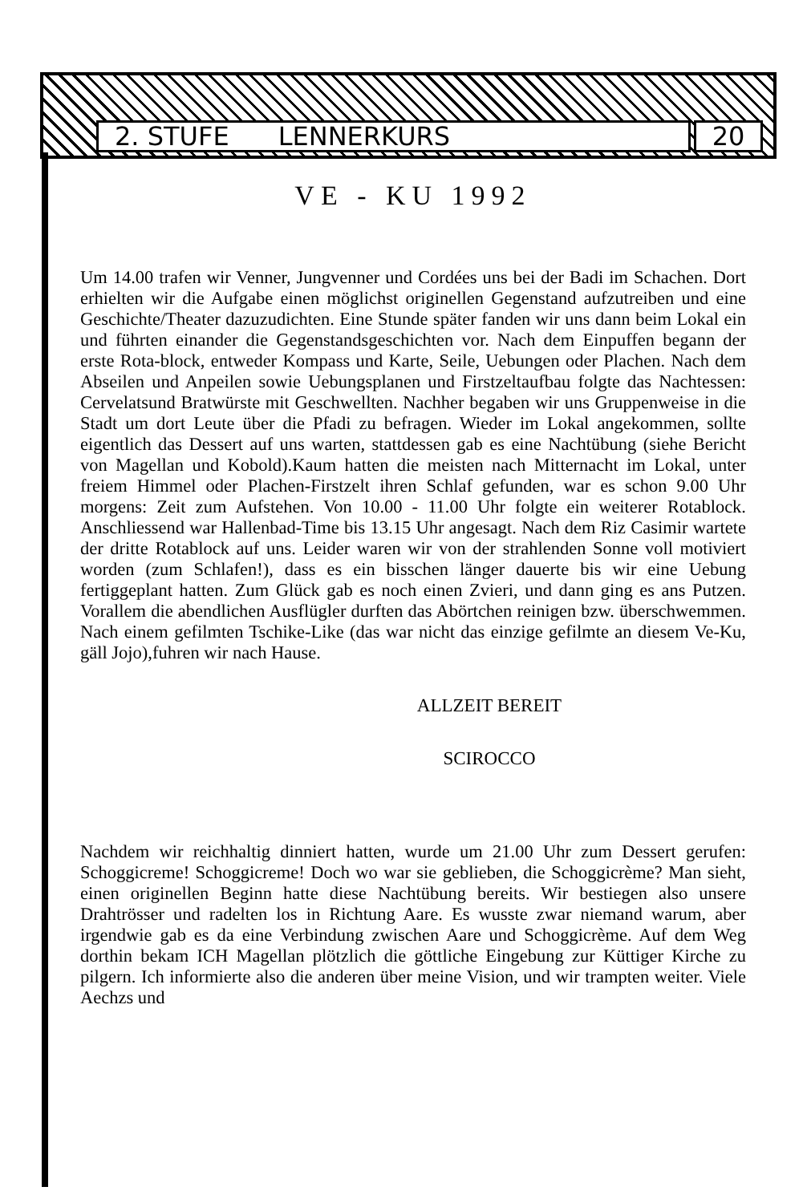2. STUFE LENNERKURS 20
VE - KU 1992
Um 14.00 trafen wir Venner, Jungvenner und Cordées uns bei der Badi im Schachen. Dort erhielten wir die Aufgabe einen möglichst originellen Gegenstand aufzutreiben und eine Geschichte/Theater dazuzudichten. Eine Stunde später fanden wir uns dann beim Lokal ein und führten einander die Gegenstandsgeschichten vor. Nach dem Einpuffen begann der erste Rota-block, entweder Kompass und Karte, Seile, Uebungen oder Plachen. Nach dem Abseilen und Anpeilen sowie Uebungsplanen und Firstzeltaufbau folgte das Nachtessen: Cervelatsund Bratwürste mit Geschwellten. Nachher begaben wir uns Gruppenweise in die Stadt um dort Leute über die Pfadi zu befragen. Wieder im Lokal angekommen, sollte eigentlich das Dessert auf uns warten, stattdessen gab es eine Nachtübung (siehe Bericht von Magellan und Kobold).Kaum hatten die meisten nach Mitternacht im Lokal, unter freiem Himmel oder Plachen-Firstzelt ihren Schlaf gefunden, war es schon 9.00 Uhr morgens: Zeit zum Aufstehen. Von 10.00 - 11.00 Uhr folgte ein weiterer Rotablock. Anschliessend war Hallenbad-Time bis 13.15 Uhr angesagt. Nach dem Riz Casimir wartete der dritte Rotablock auf uns. Leider waren wir von der strahlenden Sonne voll motiviert worden (zum Schlafen!), dass es ein bisschen länger dauerte bis wir eine Uebung fertiggeplant hatten. Zum Glück gab es noch einen Zvieri, und dann ging es ans Putzen. Vorallem die abendlichen Ausflügler durften das Abörtchen reinigen bzw. überschwemmen. Nach einem gefilmten Tschike-Like (das war nicht das einzige gefilmte an diesem Ve-Ku, gäll Jojo),fuhren wir nach Hause.
ALLZEIT BEREIT
SCIROCCO
Nachdem wir reichhaltig dinniert hatten, wurde um 21.00 Uhr zum Dessert gerufen: Schoggicreme! Schoggicreme! Doch wo war sie geblieben, die Schoggicrème? Man sieht, einen originellen Beginn hatte diese Nachtübung bereits. Wir bestiegen also unsere Drahtrösser und radelten los in Richtung Aare. Es wusste zwar niemand warum, aber irgendwie gab es da eine Verbindung zwischen Aare und Schoggicrème. Auf dem Weg dorthin bekam ICH Magellan plötzlich die göttliche Eingebung zur Küttiger Kirche zu pilgern. Ich informierte also die anderen über meine Vision, und wir trampten weiter. Viele Aechzs und